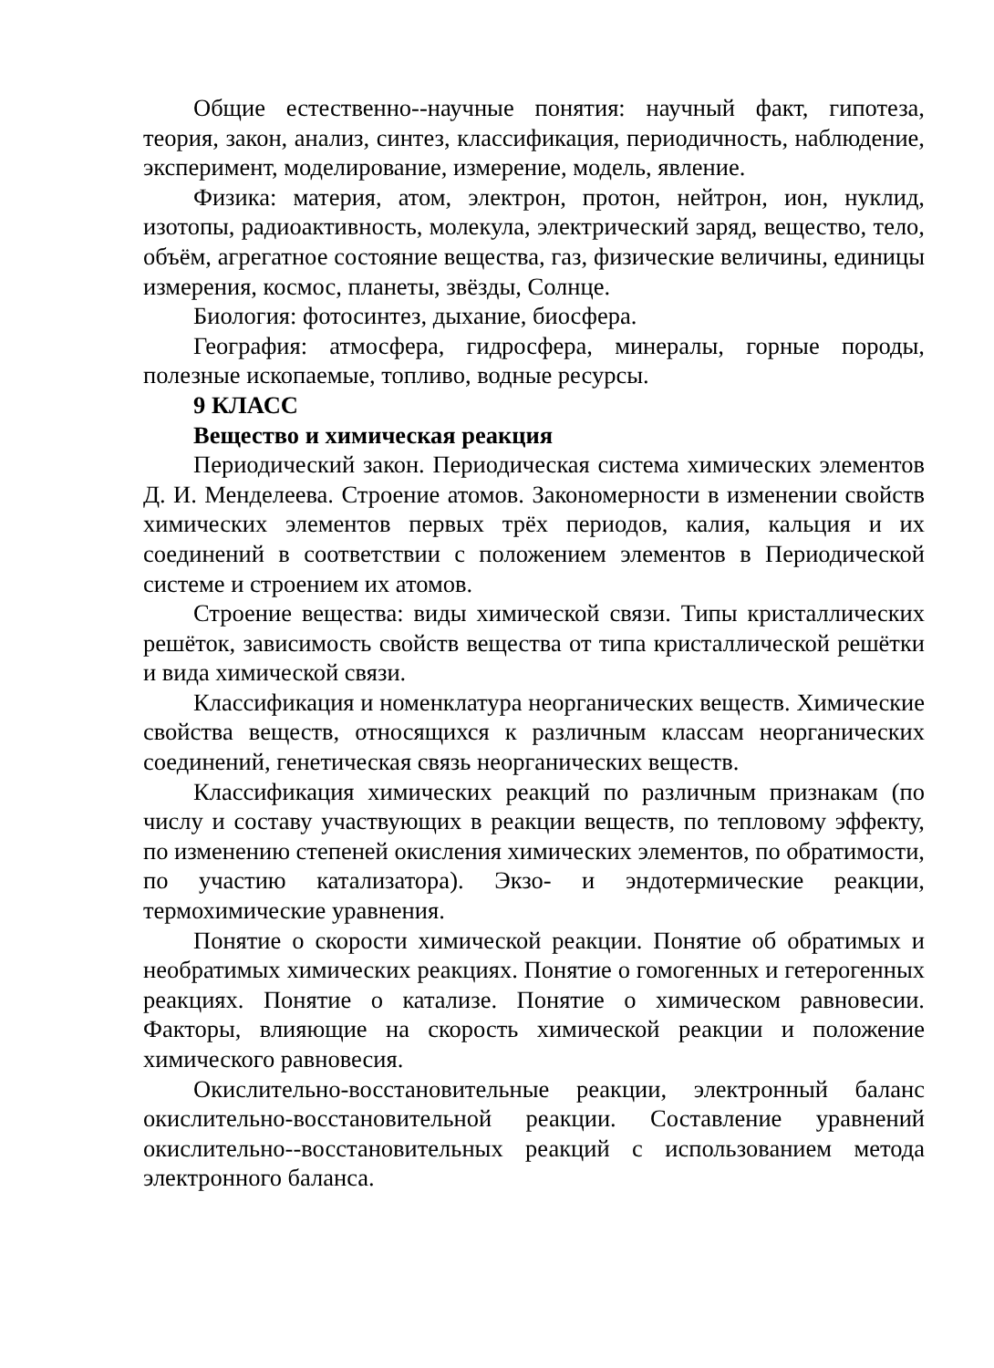Общие естественно--научные понятия: научный факт, гипотеза, теория, закон, анализ, синтез, классификация, периодичность, наблюдение, эксперимент, моделирование, измерение, модель, явление.
Физика: материя, атом, электрон, протон, нейтрон, ион, нуклид, изотопы, радиоактивность, молекула, электрический заряд, вещество, тело, объём, агрегатное состояние вещества, газ, физические величины, единицы измерения, космос, планеты, звёзды, Солнце.
Биология: фотосинтез, дыхание, биосфера.
География: атмосфера, гидросфера, минералы, горные породы, полезные ископаемые, топливо, водные ресурсы.
9 КЛАСС
Вещество и химическая реакция
Периодический закон. Периодическая система химических элементов Д. И. Менделеева. Строение атомов. Закономерности в изменении свойств химических элементов первых трёх периодов, калия, кальция и их соединений в соответствии с положением элементов в Периодической системе и строением их атомов.
Строение вещества: виды химической связи. Типы кристаллических решёток, зависимость свойств вещества от типа кристаллической решётки и вида химической связи.
Классификация и номенклатура неорганических веществ. Химические свойства веществ, относящихся к различным классам неорганических соединений, генетическая связь неорганических веществ.
Классификация химических реакций по различным признакам (по числу и составу участвующих в реакции веществ, по тепловому эффекту, по изменению степеней окисления химических элементов, по обратимости, по участию катализатора). Экзо- и эндотермические реакции, термохимические уравнения.
Понятие о скорости химической реакции. Понятие об обратимых и необратимых химических реакциях. Понятие о гомогенных и гетерогенных реакциях. Понятие о катализе. Понятие о химическом равновесии. Факторы, влияющие на скорость химической реакции и положение химического равновесия.
Окислительно-восстановительные реакции, электронный баланс окислительно-восстановительной реакции. Составление уравнений окислительно--восстановительных реакций с использованием метода электронного баланса.